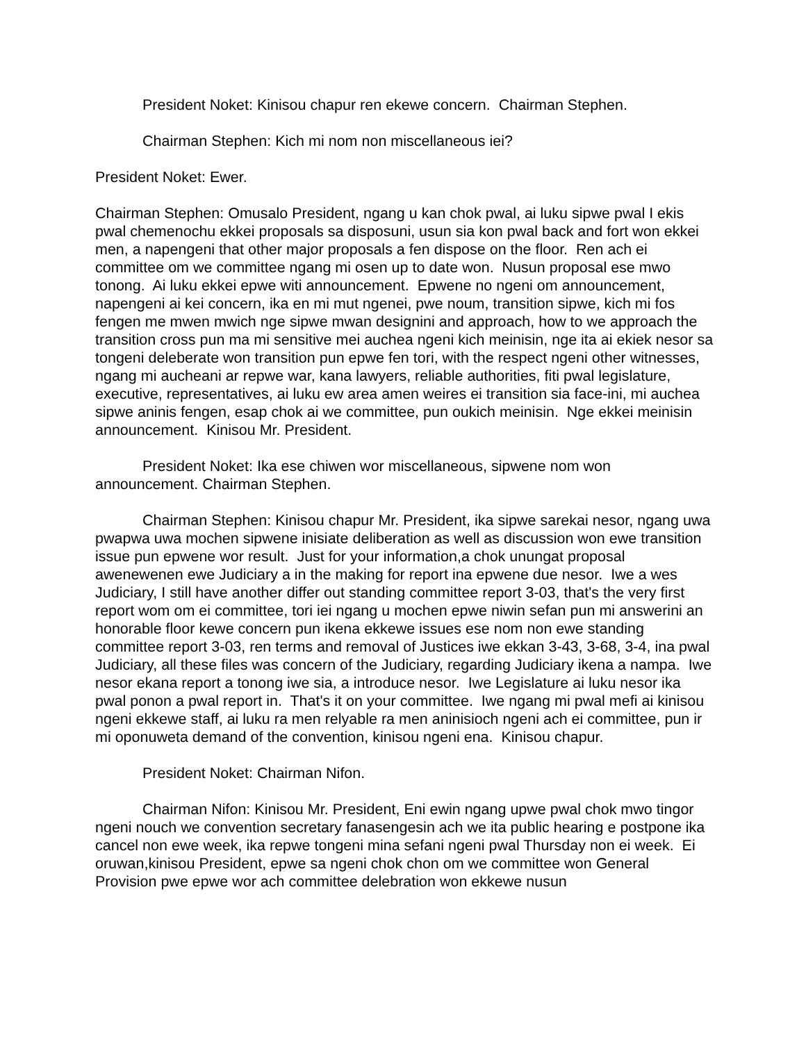President Noket: Kinisou chapur ren ekewe concern. Chairman Stephen.
Chairman Stephen: Kich mi nom non miscellaneous iei?
President Noket: Ewer.
Chairman Stephen: Omusalo President, ngang u kan chok pwal, ai luku sipwe pwal I ekis pwal chemenochu ekkei proposals sa disposuni, usun sia kon pwal back and fort won ekkei men, a napengeni that other major proposals a fen dispose on the floor. Ren ach ei committee om we committee ngang mi osen up to date won. Nusun proposal ese mwo tonong. Ai luku ekkei epwe witi announcement. Epwene no ngeni om announcement, napengeni ai kei concern, ika en mi mut ngenei, pwe noum, transition sipwe, kich mi fos fengen me mwen mwich nge sipwe mwan designini and approach, how to we approach the transition cross pun ma mi sensitive mei auchea ngeni kich meinisin, nge ita ai ekiek nesor sa tongeni deleberate won transition pun epwe fen tori, with the respect ngeni other witnesses, ngang mi aucheani ar repwe war, kana lawyers, reliable authorities, fiti pwal legislature, executive, representatives, ai luku ew area amen weires ei transition sia face-ini, mi auchea sipwe aninis fengen, esap chok ai we committee, pun oukich meinisin. Nge ekkei meinisin announcement. Kinisou Mr. President.
President Noket: Ika ese chiwen wor miscellaneous, sipwene nom won announcement. Chairman Stephen.
Chairman Stephen: Kinisou chapur Mr. President, ika sipwe sarekai nesor, ngang uwa pwapwa uwa mochen sipwene inisiate deliberation as well as discussion won ewe transition issue pun epwene wor result. Just for your information,a chok unungat proposal awenewenen ewe Judiciary a in the making for report ina epwene due nesor. Iwe a wes Judiciary, I still have another differ out standing committee report 3-03, that's the very first report wom om ei committee, tori iei ngang u mochen epwe niwin sefan pun mi answerini an honorable floor kewe concern pun ikena ekkewe issues ese nom non ewe standing committee report 3-03, ren terms and removal of Justices iwe ekkan 3-43, 3-68, 3-4, ina pwal Judiciary, all these files was concern of the Judiciary, regarding Judiciary ikena a nampa. Iwe nesor ekana report a tonong iwe sia, a introduce nesor. Iwe Legislature ai luku nesor ika pwal ponon a pwal report in. That's it on your committee. Iwe ngang mi pwal mefi ai kinisou ngeni ekkewe staff, ai luku ra men relyable ra men aninisioch ngeni ach ei committee, pun ir mi oponuweta demand of the convention, kinisou ngeni ena. Kinisou chapur.
President Noket: Chairman Nifon.
Chairman Nifon: Kinisou Mr. President, Eni ewin ngang upwe pwal chok mwo tingor ngeni nouch we convention secretary fanasengesin ach we ita public hearing e postpone ika cancel non ewe week, ika repwe tongeni mina sefani ngeni pwal Thursday non ei week. Ei oruwan,kinisou President, epwe sa ngeni chok chon om we committee won General Provision pwe epwe wor ach committee delebration won ekkewe nusun